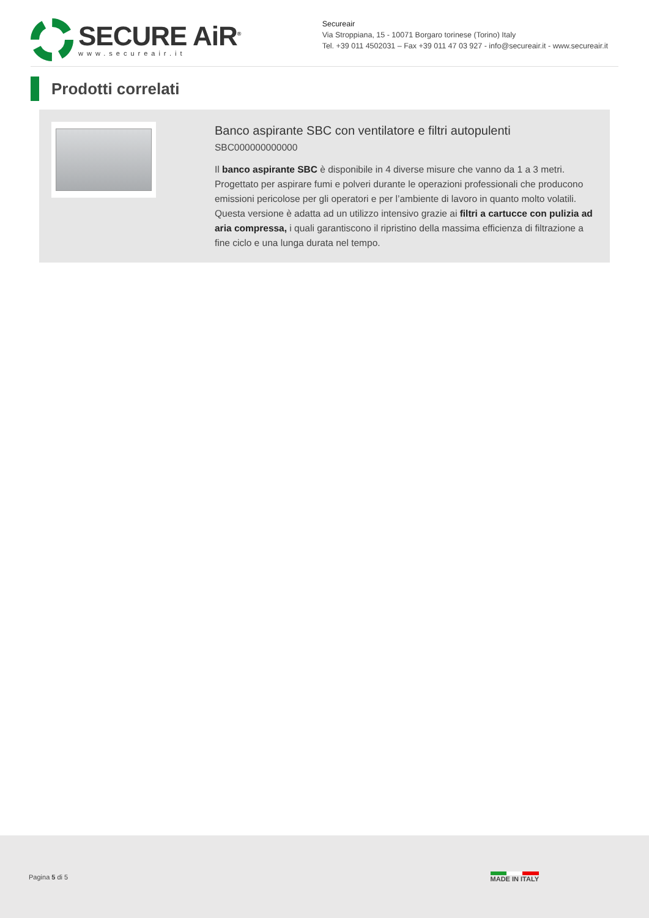SECURE AiR<sup>®</sup>
www.secureair.it
Secureair
Via Stroppiana, 15 - 10071 Borgaro torinese (Torino) Italy
Tel. +39 011 4502031 – Fax +39 011 47 03 927 - info@secureair.it - www.secureair.it
Prodotti correlati
Banco aspirante SBC con ventilatore e filtri autopulenti
SBC000000000000
Il banco aspirante SBC è disponibile in 4 diverse misure che vanno da 1 a 3 metri. Progettato per aspirare fumi e polveri durante le operazioni professionali che producono emissioni pericolose per gli operatori e per l’ambiente di lavoro in quanto molto volatili. Questa versione è adatta ad un utilizzo intensivo grazie ai filtri a cartucce con pulizia ad aria compressa, i quali garantiscono il ripristino della massima efficienza di filtrazione a fine ciclo e una lunga durata nel tempo.
Pagina 5 di 5 MADE IN ITALY